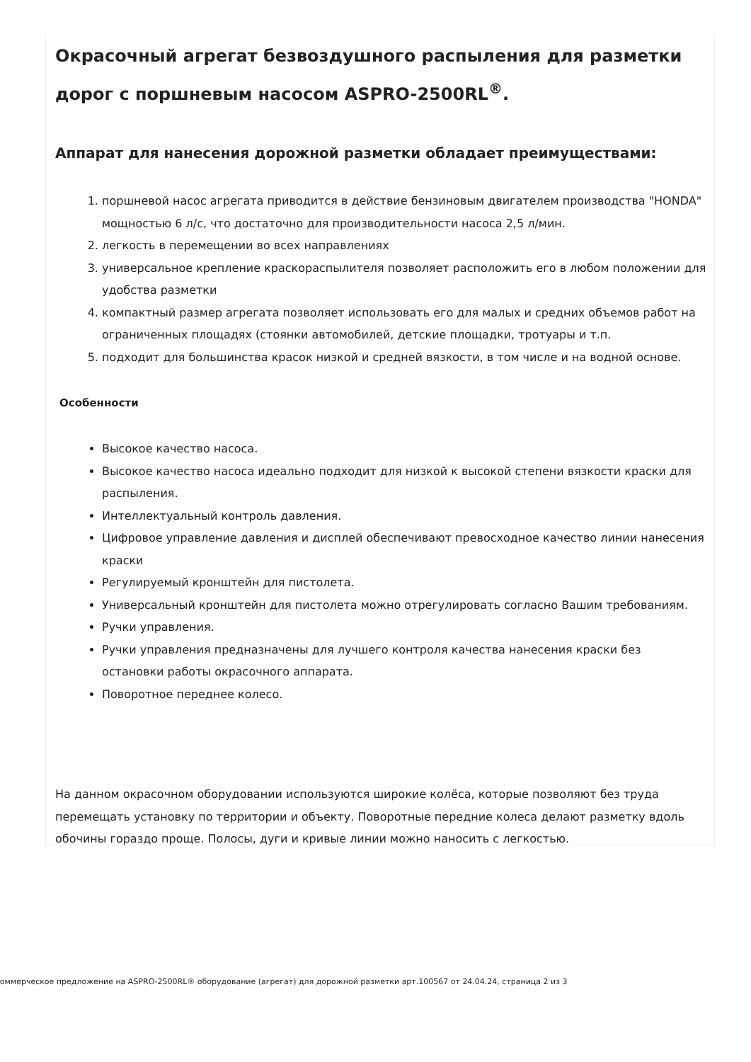Окрасочный агрегат безвоздушного распыления для разметки дорог с поршневым насосом ASPRO-2500RL<sup>®</sup>.
Аппарат для нанесения дорожной разметки обладает преимуществами:
1. поршневой насос агрегата приводится в действие бензиновым двигателем производства "HONDA" мощностью 6 л/с, что достаточно для производительности насоса 2,5 л/мин.
2. легкость в перемещении во всех направлениях
3. универсальное крепление краскораспылителя позволяет расположить его в любом положении для удобства разметки
4. компактный размер агрегата позволяет использовать его для малых и средних объемов работ на ограниченных площадях (стоянки автомобилей, детские площадки, тротуары и т.п.
5. подходит для большинства красок низкой и средней вязкости, в том числе и на водной основе.
Особенности
Высокое качество насоса.
Высокое качество насоса идеально подходит для низкой к высокой степени вязкости краски для распыления.
Интеллектуальный контроль давления.
Цифровое управление давления и дисплей обеспечивают превосходное качество линии нанесения краски
Регулируемый кронштейн для пистолета.
Универсальный кронштейн для пистолета можно отрегулировать согласно Вашим требованиям.
Ручки управления.
Ручки управления предназначены для лучшего контроля качества нанесения краски без остановки работы окрасочного аппарата.
Поворотное переднее колесо.
На данном окрасочном оборудовании используются широкие колёса, которые позволяют без труда перемещать установку по территории и объекту. Поворотные передние колеса делают разметку вдоль обочины гораздо проще. Полосы, дуги и кривые линии можно наносить с легкостью.
Коммерческое предложение на ASPRO-2500RL® оборудование (агрегат) для дорожной разметки арт.100567 от 24.04.24, страница 2 из 3